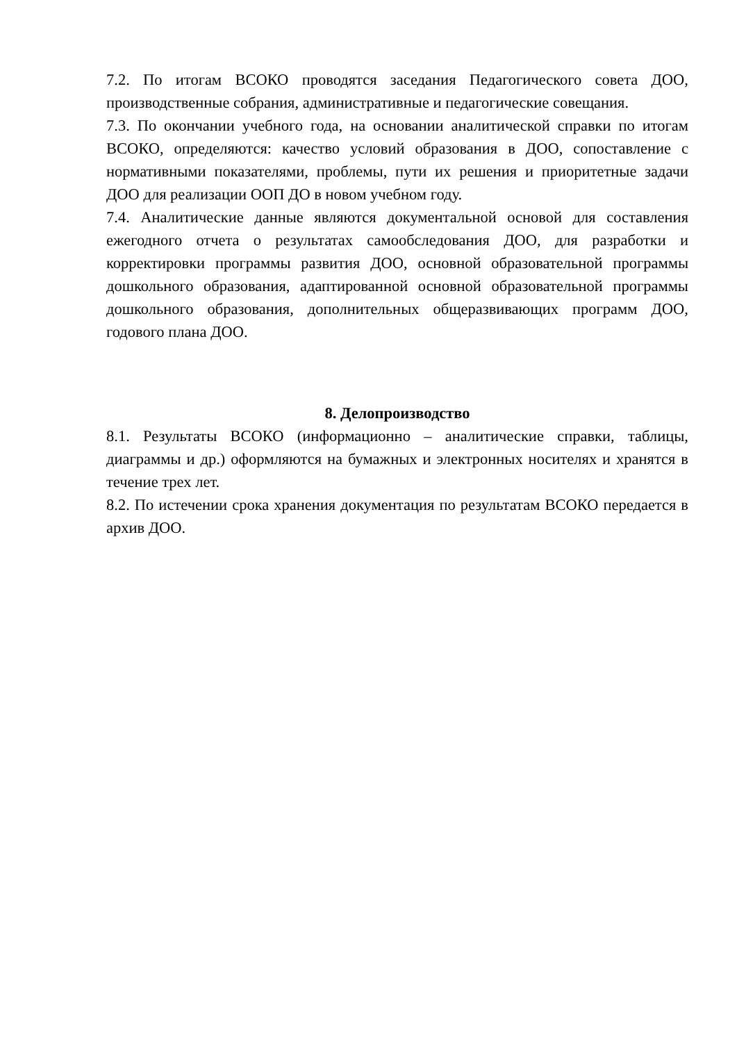7.2. По итогам ВСОКО проводятся заседания Педагогического совета ДОО, производственные собрания, административные и педагогические совещания.
7.3. По окончании учебного года, на основании аналитической справки по итогам ВСОКО, определяются: качество условий образования в ДОО, сопоставление с нормативными показателями, проблемы, пути их решения и приоритетные задачи ДОО для реализации ООП ДО в новом учебном году.
7.4. Аналитические данные являются документальной основой для составления ежегодного отчета о результатах самообследования ДОО, для разработки и корректировки программы развития ДОО, основной образовательной программы дошкольного образования, адаптированной основной образовательной программы дошкольного образования, дополнительных общеразвивающих программ ДОО, годового плана ДОО.
8. Делопроизводство
8.1. Результаты ВСОКО (информационно – аналитические справки, таблицы, диаграммы и др.) оформляются на бумажных и электронных носителях и хранятся в течение трех лет.
8.2. По истечении срока хранения документация по результатам ВСОКО передается в архив ДОО.